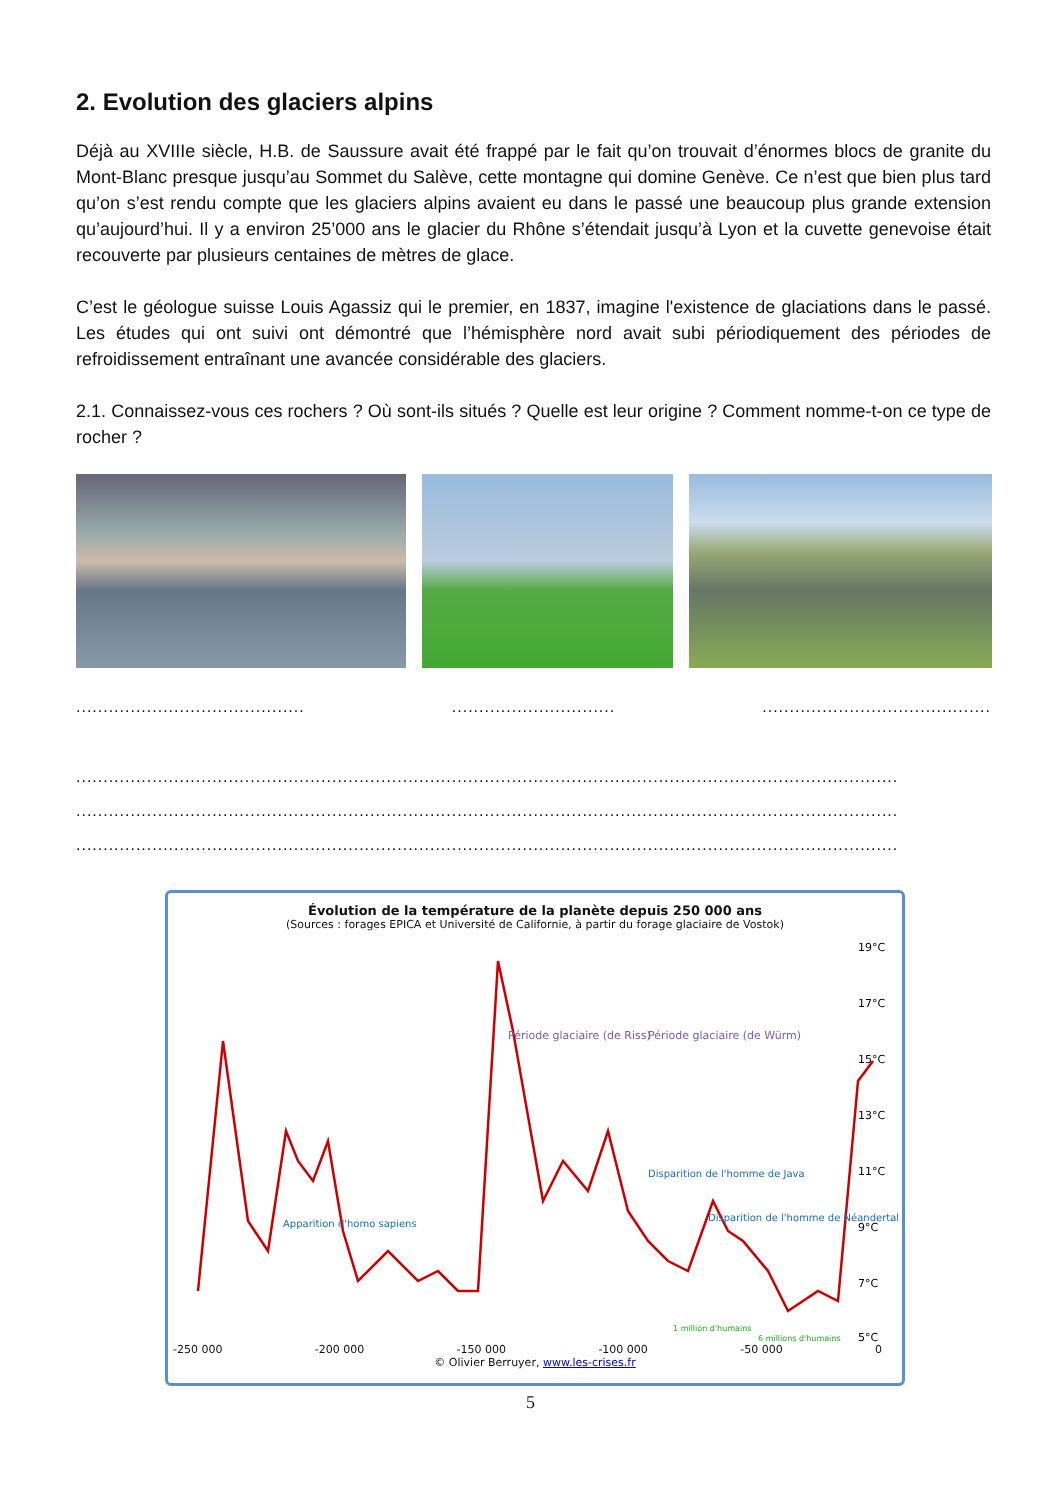2. Evolution des glaciers alpins
Déjà au XVIIIe siècle, H.B. de Saussure avait été frappé par le fait qu’on trouvait d’énormes blocs de granite du Mont-Blanc presque jusqu’au Sommet du Salève, cette montagne qui domine Genève. Ce n’est que bien plus tard qu’on s’est rendu compte que les glaciers alpins avaient eu dans le passé une beaucoup plus grande extension qu’aujourd’hui. Il y a environ 25’000 ans le glacier du Rhône s’étendait jusqu’à Lyon et la cuvette genevoise était recouverte par plusieurs centaines de mètres de glace.
C’est le géologue suisse Louis Agassiz qui le premier, en 1837, imagine l'existence de glaciations dans le passé. Les études qui ont suivi ont démontré que l’hémisphère nord avait subi périodiquement des périodes de refroidissement entraînant une avancée considérable des glaciers.
2.1. Connaissez-vous ces rochers ? Où sont-ils situés ? Quelle est leur origine ? Comment nomme-t-on ce type de rocher ?
.......................................... .............................. ..........................................
.......................................................................................................................................................
.......................................................................................................................................................
.......................................................................................................................................................
Évolution de la température de la planète depuis 250 000 ans
(Sources : forages EPICA et Université de Californie, à partir du forage glaciaire de Vostok)
19°C
17°C
15°C
13°C
11°C
9°C
7°C
5°C
Période glaciaire (de Riss)
Période glaciaire (de Würm)
Apparition d'homo sapiens
Disparition de l'homme de Java
Disparition de l'homme de Néandertal
1 million d'humains
6 millions d'humains
-250 000 -200 000 -150 000 -100 000 -50 000 0
© Olivier Berruyer, www.les-crises.fr
5